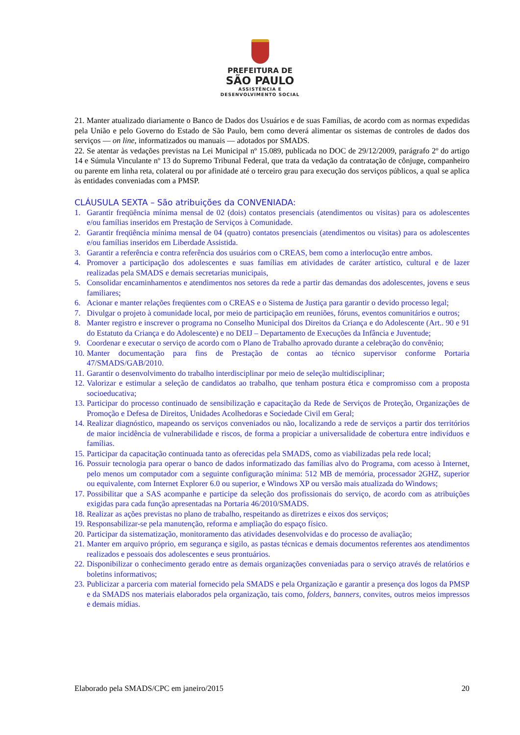PREFEITURA DE
SÃO PAULO
ASSISTÊNCIA E
DESENVOLVIMENTO SOCIAL
21. Manter atualizado diariamente o Banco de Dados dos Usuários e de suas Famílias, de acordo com as normas expedidas pela União e pelo Governo do Estado de São Paulo, bem como deverá alimentar os sistemas de controles de dados dos serviços — on line, informatizados ou manuais — adotados por SMADS.
22. Se atentar às vedações previstas na Lei Municipal nº 15.089, publicada no DOC de 29/12/2009, parágrafo 2º do artigo 14 e Súmula Vinculante nº 13 do Supremo Tribunal Federal, que trata da vedação da contratação de cônjuge, companheiro ou parente em linha reta, colateral ou por afinidade até o terceiro grau para execução dos serviços públicos, a qual se aplica às entidades conveniadas com a PMSP.
CLÁUSULA SEXTA – São atribuições da CONVENIADA:
1. Garantir freqüência mínima mensal de 02 (dois) contatos presenciais (atendimentos ou visitas) para os adolescentes e/ou famílias inseridos em Prestação de Serviços à Comunidade.
2. Garantir freqüência mínima mensal de 04 (quatro) contatos presenciais (atendimentos ou visitas) para os adolescentes e/ou famílias inseridos em Liberdade Assistida.
3. Garantir a referência e contra referência dos usuários com o CREAS, bem como a interlocução entre ambos.
4. Promover a participação dos adolescentes e suas famílias em atividades de caráter artístico, cultural e de lazer realizadas pela SMADS e demais secretarias municipais,
5. Consolidar encaminhamentos e atendimentos nos setores da rede a partir das demandas dos adolescentes, jovens e seus familiares;
6. Acionar e manter relações freqüentes com o CREAS e o Sistema de Justiça para garantir o devido processo legal;
7. Divulgar o projeto à comunidade local, por meio de participação em reuniões, fóruns, eventos comunitários e outros;
8. Manter registro e inscrever o programa no Conselho Municipal dos Direitos da Criança e do Adolescente (Art.. 90 e 91 do Estatuto da Criança e do Adolescente) e no DEIJ – Departamento de Execuções da Infância e Juventude;
9. Coordenar e executar o serviço de acordo com o Plano de Trabalho aprovado durante a celebração do convênio;
10. Manter documentação para fins de Prestação de contas ao técnico supervisor conforme Portaria 47/SMADS/GAB/2010.
11. Garantir o desenvolvimento do trabalho interdisciplinar por meio de seleção multidisciplinar;
12. Valorizar e estimular a seleção de candidatos ao trabalho, que tenham postura ética e compromisso com a proposta socioeducativa;
13. Participar do processo continuado de sensibilização e capacitação da Rede de Serviços de Proteção, Organizações de Promoção e Defesa de Direitos, Unidades Acolhedoras e Sociedade Civil em Geral;
14. Realizar diagnóstico, mapeando os serviços conveniados ou não, localizando a rede de serviços a partir dos territórios de maior incidência de vulnerabilidade e riscos, de forma a propiciar a universalidade de cobertura entre indivíduos e famílias.
15. Participar da capacitação continuada tanto as oferecidas pela SMADS, como as viabilizadas pela rede local;
16. Possuir tecnologia para operar o banco de dados informatizado das famílias alvo do Programa, com acesso à Internet, pelo menos um computador com a seguinte configuração mínima: 512 MB de memória, processador 2GHZ, superior ou equivalente, com Internet Explorer 6.0 ou superior, e Windows XP ou versão mais atualizada do Windows;
17. Possibilitar que a SAS acompanhe e participe da seleção dos profissionais do serviço, de acordo com as atribuições exigidas para cada função apresentadas na Portaria 46/2010/SMADS.
18. Realizar as ações previstas no plano de trabalho, respeitando as diretrizes e eixos dos serviços;
19. Responsabilizar-se pela manutenção, reforma e ampliação do espaço físico.
20. Participar da sistematização, monitoramento das atividades desenvolvidas e do processo de avaliação;
21. Manter em arquivo próprio, em segurança e sigilo, as pastas técnicas e demais documentos referentes aos atendimentos realizados e pessoais dos adolescentes e seus prontuários.
22. Disponibilizar o conhecimento gerado entre as demais organizações conveniadas para o serviço através de relatórios e boletins informativos;
23. Publicizar a parceria com material fornecido pela SMADS e pela Organização e garantir a presença dos logos da PMSP e da SMADS nos materiais elaborados pela organização, tais como, folders, banners, convites, outros meios impressos e demais mídias.
Elaborado pela SMADS/CPC em janeiro/2015 20